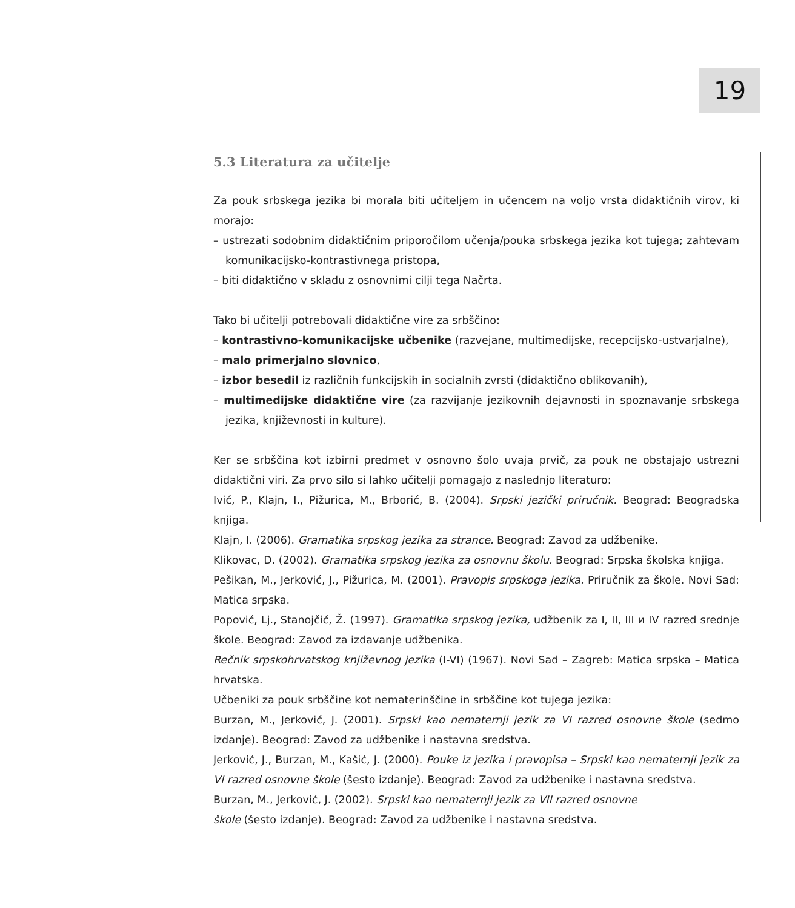19
5.3 Literatura za učitelje
Za pouk srbskega jezika bi morala biti učiteljem in učencem na voljo vrsta didaktičnih virov, ki morajo:
– ustrezati sodobnim didaktičnim priporočilom učenja/pouka srbskega jezika kot tujega; zahtevam komunikacijsko-kontrastivnega pristopa,
– biti didaktično v skladu z osnovnimi cilji tega Načrta.
Tako bi učitelji potrebovali didaktične vire za srbščino:
– kontrastivno-komunikacijske učbenike (razvejane, multimedijske, recepcijsko-ustvarjalne),
– malo primerjalno slovnico,
– izbor besedil iz različnih funkcijskih in socialnih zvrsti (didaktično oblikovanih),
– multimedijske didaktične vire (za razvijanje jezikovnih dejavnosti in spoznavanje srbskega jezika, književnosti in kulture).
Ker se srbščina kot izbirni predmet v osnovno šolo uvaja prvič, za pouk ne obstajajo ustrezni didaktični viri. Za prvo silo si lahko učitelji pomagajo z naslednjo literaturo:
Ivić, P., Klajn, I., Pižurica, M., Brborić, B. (2004). Srpski jezički priručnik. Beograd: Beogradska knjiga.
Klajn, I. (2006). Gramatika srpskog jezika za strance. Beograd: Zavod za udžbenike.
Klikovac, D. (2002). Gramatika srpskog jezika za osnovnu školu. Beograd: Srpska školska knjiga.
Pešikan, M., Jerković, J., Pižurica, M. (2001). Pravopis srpskoga jezika. Priručnik za škole. Novi Sad: Matica srpska.
Popović, Lj., Stanojčić, Ž. (1997). Gramatika srpskog jezika, udžbenik za I, II, III и IV razred srednje škole. Beograd: Zavod za izdavanje udžbenika.
Rečnik srpskohrvatskog književnog jezika (I-VI) (1967). Novi Sad – Zagreb: Matica srpska – Matica hrvatska.
Učbeniki za pouk srbščine kot nematerinščine in srbščine kot tujega jezika:
Burzan, M., Jerković, J. (2001). Srpski kao nematernji jezik za VI razred osnovne škole (sedmo izdanje). Beograd: Zavod za udžbenike i nastavna sredstva.
Jerković, J., Burzan, M., Kašić, J. (2000). Pouke iz jezika i pravopisa – Srpski kao nematernji jezik za VI razred osnovne škole (šesto izdanje). Beograd: Zavod za udžbenike i nastavna sredstva.
Burzan, M., Jerković, J. (2002). Srpski kao nematernji jezik za VII razred osnovne
škole (šesto izdanje). Beograd: Zavod za udžbenike i nastavna sredstva.